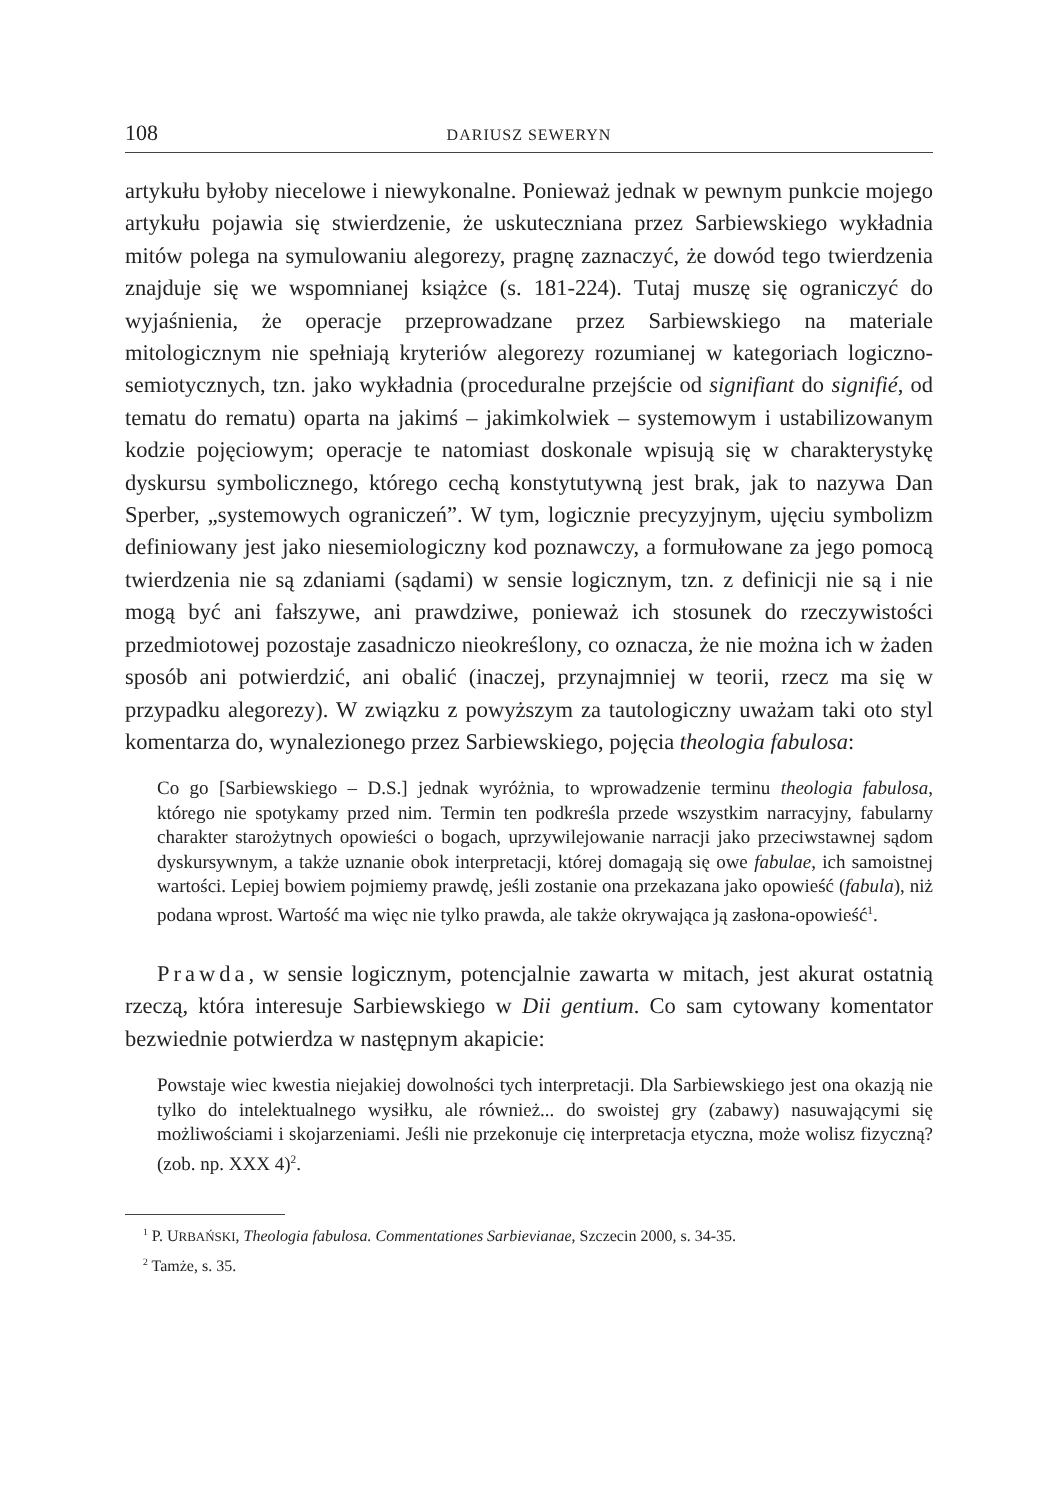108 DARIUSZ SEWERYN
artykułu byłoby niecelowe i niewykonalne. Ponieważ jednak w pewnym punkcie mojego artykułu pojawia się stwierdzenie, że uskuteczniana przez Sarbiewskiego wykładnia mitów polega na symulowaniu alegorezy, pragnę zaznaczyć, że dowód tego twierdzenia znajduje się we wspomnianej książce (s. 181-224). Tutaj muszę się ograniczyć do wyjaśnienia, że operacje przeprowadzane przez Sarbiewskiego na materiale mitologicznym nie spełniają kryteriów alegorezy rozumianej w kategoriach logiczno-semiotycznych, tzn. jako wykładnia (proceduralne przejście od signifiant do signifié, od tematu do rematu) oparta na jakimś – jakimkolwiek – systemowym i ustabilizowanym kodzie pojęciowym; operacje te natomiast doskonale wpisują się w charakterystykę dyskursu symbolicznego, którego cechą konstytutywną jest brak, jak to nazywa Dan Sperber, „systemowych ograniczeń”. W tym, logicznie precyzyjnym, ujęciu symbolizm definiowany jest jako niesemiologiczny kod poznawczy, a formułowane za jego pomocą twierdzenia nie są zdaniami (sądami) w sensie logicznym, tzn. z definicji nie są i nie mogą być ani fałszywe, ani prawdziwe, ponieważ ich stosunek do rzeczywistości przedmiotowej pozostaje zasadniczo nieokreślony, co oznacza, że nie można ich w żaden sposób ani potwierdzić, ani obalić (inaczej, przynajmniej w teorii, rzecz ma się w przypadku alegorezy). W związku z powyższym za tautologiczny uważam taki oto styl komentarza do, wynalezionego przez Sarbiewskiego, pojęcia theologia fabulosa:
Co go [Sarbiewskiego – D.S.] jednak wyróżnia, to wprowadzenie terminu theologia fabulosa, którego nie spotykamy przed nim. Termin ten podkreśla przede wszystkim narracyjny, fabularny charakter starożytnych opowieści o bogach, uprzywilejowanie narracji jako przeciwstawnej sądom dyskursywnym, a także uznanie obok interpretacji, której domagają się owe fabulae, ich samoistnej wartości. Lepiej bowiem pojmiemy prawdę, jeśli zostanie ona przekazana jako opowieść (fabula), niż podana wprost. Wartość ma więc nie tylko prawda, ale także okrywająca ją zasłona-opowieść<sup>1</sup>.
Prawda, w sensie logicznym, potencjalnie zawarta w mitach, jest akurat ostatnią rzeczą, która interesuje Sarbiewskiego w Dii gentium. Co sam cytowany komentator bezwiednie potwierdza w następnym akapicie:
Powstaje wiec kwestia niejakiej dowolności tych interpretacji. Dla Sarbiewskiego jest ona okazją nie tylko do intelektualnego wysiłku, ale również... do swoistej gry (zabawy) nasuwającymi się możliwościami i skojarzeniami. Jeśli nie przekonuje cię interpretacja etyczna, może wolisz fizyczną? (zob. np. XXX 4)<sup>2</sup>.
<sup>1</sup> P. URBAŃSKI, Theologia fabulosa. Commentationes Sarbievianae, Szczecin 2000, s. 34-35.
<sup>2</sup> Tamże, s. 35.